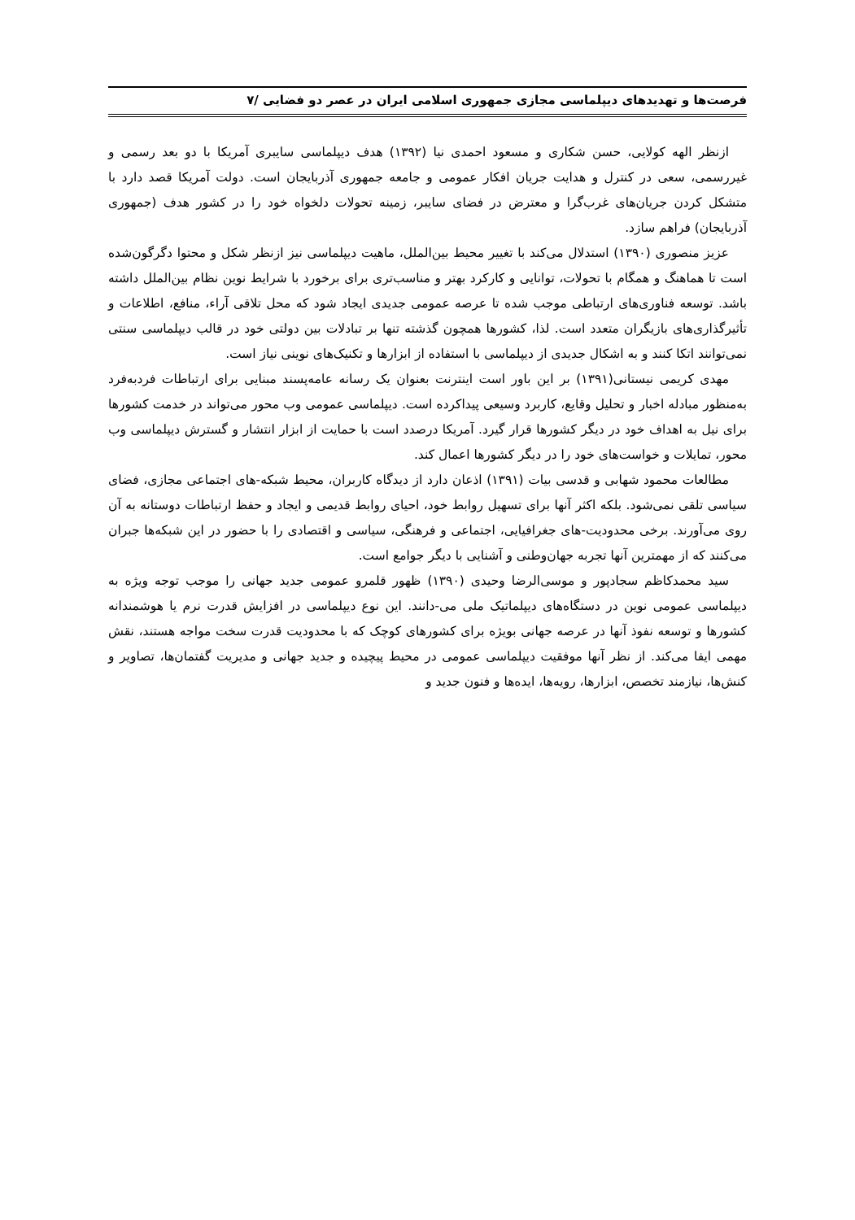فرصت‌ها و تهدیدهای دیپلماسی مجازی جمهوری اسلامی ایران در عصر دو فضایی /۷
ازنظر الهه کولایی، حسن شکاری و مسعود احمدی نیا (۱۳۹۲) هدف دیپلماسی سایبری آمریکا با دو بعد رسمی و غیررسمی، سعی در کنترل و هدایت جریان افکار عمومی و جامعه جمهوری آذربایجان است. دولت آمریکا قصد دارد با متشکل کردن جریان‌های غرب‌گرا و معترض در فضای سایبر، زمینه تحولات دلخواه خود را در کشور هدف (جمهوری آذربایجان) فراهم سازد.
عزیز منصوری (۱۳۹۰) استدلال می‌کند با تغییر محیط بین‌الملل، ماهیت دیپلماسی نیز ازنظر شکل و محتوا دگرگون‌شده است تا هماهنگ و همگام با تحولات، توانایی و کارکرد بهتر و مناسب‌تری برای برخورد با شرایط نوین نظام بین‌الملل داشته باشد. توسعه فناوری‌های ارتباطی موجب شده تا عرصه عمومی جدیدی ایجاد شود که محل تلاقی آراء، منافع، اطلاعات و تأثیرگذاری‌های بازیگران متعدد است. لذا، کشورها همچون گذشته تنها بر تبادلات بین دولتی خود در قالب دیپلماسی سنتی نمی‌توانند اتکا کنند و به اشکال جدیدی از دیپلماسی با استفاده از ابزارها و تکنیک‌های نوینی نیاز است.
مهدی کریمی نیستانی(۱۳۹۱) بر این باور است اینترنت بعنوان یک رسانه عامه‌پسند مبنایی برای ارتباطات فردبه‌فرد به‌منظور مبادله اخبار و تحلیل وقایع، کاربرد وسیعی پیداکرده است. دیپلماسی عمومی وب محور می‌تواند در خدمت کشورها برای نیل به اهداف خود در دیگر کشورها قرار گیرد. آمریکا درصدد است با حمایت از ابزار انتشار و گسترش دیپلماسی وب محور، تمایلات و خواست‌های خود را در دیگر کشورها اعمال کند.
مطالعات محمود شهابی و قدسی بیات (۱۳۹۱) اذعان دارد از دیدگاه کاربران، محیط شبکه-های اجتماعی مجازی، فضای سیاسی تلقی نمی‌شود. بلکه اکثر آنها برای تسهیل روابط خود، احیای روابط قدیمی و ایجاد و حفظ ارتباطات دوستانه به آن روی می‌آورند. برخی محدودیت-های جغرافیایی، اجتماعی و فرهنگی، سیاسی و اقتصادی را با حضور در این شبکه‌ها جبران می‌کنند که از مهمترین آنها تجربه جهان‌وطنی و آشنایی با دیگر جوامع است.
سید محمدکاظم سجادپور و موسی‌الرضا وحیدی (۱۳۹۰) ظهور قلمرو عمومی جدید جهانی را موجب توجه ویژه به دیپلماسی عمومی نوین در دستگاه‌های دیپلماتیک ملی می-دانند. این نوع دیپلماسی در افزایش قدرت نرم یا هوشمندانه کشورها و توسعه نفوذ آنها در عرصه جهانی بویژه برای کشورهای کوچک که با محدودیت قدرت سخت مواجه هستند، نقش مهمی ایفا می‌کند. از نظر آنها موفقیت دیپلماسی عمومی در محیط پیچیده و جدید جهانی و مدیریت گفتمان‌ها، تصاویر و کنش‌ها، نیازمند تخصص، ابزارها، رویه‌ها، ایده‌ها و فنون جدید و